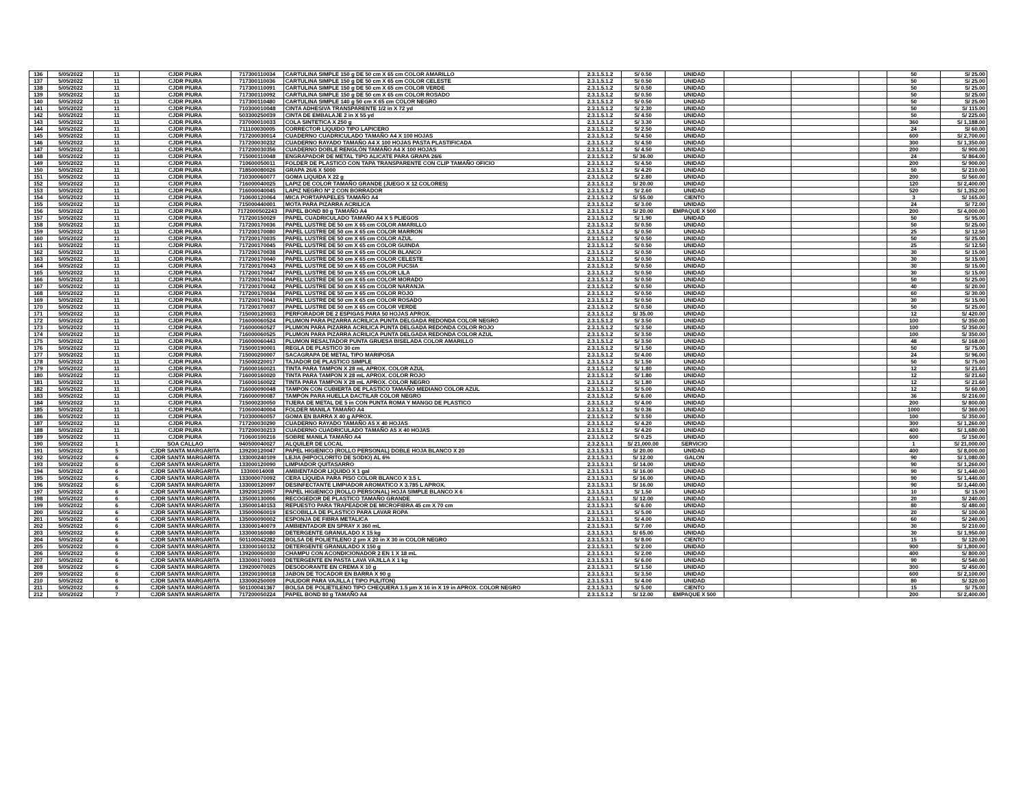| 136 | 5/05/2022 | 11 | CJDR PIURA | 717300110034 | CARTULINA SIMPLE 150 g DE 50 cm X 65 cm COLOR AMARILLO | 2.3.1.5.1.2 | S/ 0.50 | UNIDAD | | | | 50 | S/ 25.00 |
| 137 | 5/05/2022 | 11 | CJDR PIURA | 717300110036 | CARTULINA SIMPLE 150 g DE 50 cm X 65 cm COLOR CELESTE | 2.3.1.5.1.2 | S/ 0.50 | UNIDAD | | | | 50 | S/ 25.00 |
| 138 | 5/05/2022 | 11 | CJDR PIURA | 717300110091 | CARTULINA SIMPLE 150 g DE 50 cm X 65 cm COLOR VERDE | 2.3.1.5.1.2 | S/ 0.50 | UNIDAD | | | | 50 | S/ 25.00 |
| 139 | 5/05/2022 | 11 | CJDR PIURA | 717300110092 | CARTULINA SIMPLE 150 g DE 50 cm X 65 cm COLOR ROSADO | 2.3.1.5.1.2 | S/ 0.50 | UNIDAD | | | | 50 | S/ 25.00 |
| 140 | 5/05/2022 | 11 | CJDR PIURA | 717300110480 | CARTULINA SIMPLE 140 g 50 cm X 65 cm COLOR NEGRO | 2.3.1.5.1.2 | S/ 0.50 | UNIDAD | | | | 50 | S/ 25.00 |
| 141 | 5/05/2022 | 11 | CJDR PIURA | 710300010048 | CINTA ADHESIVA TRANSPARENTE 1/2 in X 72 yd | 2.3.1.5.1.2 | S/ 2.30 | UNIDAD | | | | 50 | S/ 115.00 |
| 142 | 5/05/2022 | 11 | CJDR PIURA | 503300250039 | CINTA DE EMBALAJE 2 in X 55 yd | 2.3.1.5.1.2 | S/ 4.50 | UNIDAD | | | | 50 | S/ 225.00 |
| 143 | 5/05/2022 | 11 | CJDR PIURA | 737000010033 | COLA SINTETICA X 250 g | 2.3.1.5.1.2 | S/ 3.30 | UNIDAD | | | | 360 | S/ 1,188.00 |
| 144 | 5/05/2022 | 11 | CJDR PIURA | 711100030005 | CORRECTOR LIQUIDO TIPO LAPICERO | 2.3.1.5.1.2 | S/ 2.50 | UNIDAD | | | | 24 | S/ 60.00 |
| 145 | 5/05/2022 | 11 | CJDR PIURA | 717200030014 | CUADERNO CUADRICULADO TAMAÑO A4 X 100 HOJAS | 2.3.1.5.1.2 | S/ 4.50 | UNIDAD | | | | 600 | S/ 2,700.00 |
| 146 | 5/05/2022 | 11 | CJDR PIURA | 717200030232 | CUADERNO RAYADO TAMAÑO A4 X 100 HOJAS PASTA PLASTIFICADA | 2.3.1.5.1.2 | S/ 4.50 | UNIDAD | | | | 300 | S/ 1,350.00 |
| 147 | 5/05/2022 | 11 | CJDR PIURA | 717200030356 | CUADERNO DOBLE RENGLÓN TAMAÑO A4 X 100 HOJAS | 2.3.1.5.1.2 | S/ 4.50 | UNIDAD | | | | 200 | S/ 900.00 |
| 148 | 5/05/2022 | 11 | CJDR PIURA | 715000110048 | ENGRAPADOR DE METAL TIPO ALICATE PARA GRAPA 26/6 | 2.3.1.5.1.2 | S/ 36.00 | UNIDAD | | | | 24 | S/ 864.00 |
| 149 | 5/05/2022 | 11 | CJDR PIURA | 710600050011 | FOLDER DE PLASTICO CON TAPA TRANSPARENTE CON CLIP TAMAÑO OFICIO | 2.3.1.5.1.2 | S/ 4.50 | UNIDAD | | | | 200 | S/ 900.00 |
| 150 | 5/05/2022 | 11 | CJDR PIURA | 718500080026 | GRAPA 26/6 X 5000 | 2.3.1.5.1.2 | S/ 4.20 | UNIDAD | | | | 50 | S/ 210.00 |
| 151 | 5/05/2022 | 11 | CJDR PIURA | 710300060077 | GOMA LIQUIDA X 22 g | 2.3.1.5.1.2 | S/ 2.80 | UNIDAD | | | | 200 | S/ 560.00 |
| 152 | 5/05/2022 | 11 | CJDR PIURA | 716000040025 | LAPIZ DE COLOR TAMAÑO GRANDE (JUEGO X 12 COLORES) | 2.3.1.5.1.2 | S/ 20.00 | UNIDAD | | | | 120 | S/ 2,400.00 |
| 153 | 5/05/2022 | 11 | CJDR PIURA | 716000040045 | LAPIZ NEGRO Nº 2 CON BORRADOR | 2.3.1.5.1.2 | S/ 2.60 | UNIDAD | | | | 520 | S/ 1,352.00 |
| 154 | 5/05/2022 | 11 | CJDR PIURA | 710600120064 | MICA PORTAPAPELES TAMAÑO A4 | 2.3.1.5.1.2 | S/ 55.00 | CIENTO | | | | 3 | S/ 165.00 |
| 155 | 5/05/2022 | 11 | CJDR PIURA | 715000440001 | MOTA PARA PIZARRA ACRILICA | 2.3.1.5.1.2 | S/ 3.00 | UNIDAD | | | | 24 | S/ 72.00 |
| 156 | 5/05/2022 | 11 | CJDR PIURA | 7172000502243 | PAPEL BOND 80 g TAMAÑO A4 | 2.3.1.5.1.2 | S/ 20.00 | EMPAQUE X 500 | | | | 200 | S/ 4,000.00 |
| 157 | 5/05/2022 | 11 | CJDR PIURA | 717200150029 | PAPEL CUADRICULADO TAMAÑO A4 X 5 PLIEGOS | 2.3.1.5.1.2 | S/ 1.90 | UNIDAD | | | | 50 | S/ 95.00 |
| 158 | 5/05/2022 | 11 | CJDR PIURA | 717200170036 | PAPEL LUSTRE DE 50 cm X 65 cm COLOR AMARILLO | 2.3.1.5.1.2 | S/ 0.50 | UNIDAD | | | | 50 | S/ 25.00 |
| 159 | 5/05/2022 | 11 | CJDR PIURA | 717200170080 | PAPEL LUSTRE DE 50 cm X 65 cm COLOR MARRON | 2.3.1.5.1.2 | S/ 0.50 | UNIDAD | | | | 25 | S/ 12.50 |
| 160 | 5/05/2022 | 11 | CJDR PIURA | 717200170035 | PAPEL LUSTRE DE 50 cm X 65 cm COLOR AZUL | 2.3.1.5.1.2 | S/ 0.50 | UNIDAD | | | | 50 | S/ 25.00 |
| 161 | 5/05/2022 | 11 | CJDR PIURA | 717200170045 | PAPEL LUSTRE DE 50 cm X 65 cm COLOR GUINDA | 2.3.1.5.1.2 | S/ 0.50 | UNIDAD | | | | 25 | S/ 12.50 |
| 162 | 5/05/2022 | 11 | CJDR PIURA | 717200170038 | PAPEL LUSTRE DE 50 cm X 65 cm COLOR BLANCO | 2.3.1.5.1.2 | S/ 0.50 | UNIDAD | | | | 30 | S/ 15.00 |
| 163 | 5/05/2022 | 11 | CJDR PIURA | 717200170040 | PAPEL LUSTRE DE 50 cm X 65 cm COLOR CELESTE | 2.3.1.5.1.2 | S/ 0.50 | UNIDAD | | | | 30 | S/ 15.00 |
| 164 | 5/05/2022 | 11 | CJDR PIURA | 717200170043 | PAPEL LUSTRE DE 50 cm X 65 cm COLOR FUCSIA | 2.3.1.5.1.2 | S/ 0.50 | UNIDAD | | | | 30 | S/ 15.00 |
| 165 | 5/05/2022 | 11 | CJDR PIURA | 717200170047 | PAPEL LUSTRE DE 50 cm X 65 cm COLOR LILA | 2.3.1.5.1.2 | S/ 0.50 | UNIDAD | | | | 30 | S/ 15.00 |
| 166 | 5/05/2022 | 11 | CJDR PIURA | 717200170044 | PAPEL LUSTRE DE 50 cm X 65 cm COLOR MORADO | 2.3.1.5.1.2 | S/ 0.50 | UNIDAD | | | | 50 | S/ 25.00 |
| 167 | 5/05/2022 | 11 | CJDR PIURA | 717200170042 | PAPEL LUSTRE DE 50 cm X 65 cm COLOR NARANJA | 2.3.1.5.1.2 | S/ 0.50 | UNIDAD | | | | 40 | S/ 20.00 |
| 168 | 5/05/2022 | 11 | CJDR PIURA | 717200170034 | PAPEL LUSTRE DE 50 cm X 65 cm COLOR ROJO | 2.3.1.5.1.2 | S/ 0.50 | UNIDAD | | | | 60 | S/ 30.00 |
| 169 | 5/05/2022 | 11 | CJDR PIURA | 717200170041 | PAPEL LUSTRE DE 50 cm X 65 cm COLOR ROSADO | 2.3.1.5.1.2 | S/ 0.50 | UNIDAD | | | | 30 | S/ 15.00 |
| 170 | 5/05/2022 | 11 | CJDR PIURA | 717200170037 | PAPEL LUSTRE DE 50 cm X 65 cm COLOR VERDE | 2.3.1.5.1.2 | S/ 0.50 | UNIDAD | | | | 50 | S/ 25.00 |
| 171 | 5/05/2022 | 11 | CJDR PIURA | 715000120003 | PERFORADOR DE 2 ESPIGAS PARA 50 HOJAS APROX. | 2.3.1.5.1.2 | S/ 35.00 | UNIDAD | | | | 12 | S/ 420.00 |
| 172 | 5/05/2022 | 11 | CJDR PIURA | 716000060524 | PLUMON PARA PIZARRA ACRILICA PUNTA DELGADA REDONDA COLOR NEGRO | 2.3.1.5.1.2 | S/ 3.50 | UNIDAD | | | | 100 | S/ 350.00 |
| 173 | 5/05/2022 | 11 | CJDR PIURA | 716000060527 | PLUMON PARA PIZARRA ACRILICA PUNTA DELGADA REDONDA COLOR ROJO | 2.3.1.5.1.2 | S/ 3.50 | UNIDAD | | | | 100 | S/ 350.00 |
| 174 | 5/05/2022 | 11 | CJDR PIURA | 716000060525 | PLUMON PARA PIZARRA ACRILICA PUNTA DELGADA REDONDA COLOR AZUL | 2.3.1.5.1.2 | S/ 3.50 | UNIDAD | | | | 100 | S/ 350.00 |
| 175 | 5/05/2022 | 11 | CJDR PIURA | 716000060443 | PLUMON RESALTADOR PUNTA GRUESA BISELADA COLOR AMARILLO | 2.3.1.5.1.2 | S/ 3.50 | UNIDAD | | | | 48 | S/ 168.00 |
| 176 | 5/05/2022 | 11 | CJDR PIURA | 715000190001 | REGLA DE PLASTICO 30 cm | 2.3.1.5.1.2 | S/ 1.50 | UNIDAD | | | | 50 | S/ 75.00 |
| 177 | 5/05/2022 | 11 | CJDR PIURA | 715000200007 | SACAGRAPA DE METAL TIPO MARIPOSA | 2.3.1.5.1.2 | S/ 4.00 | UNIDAD | | | | 24 | S/ 96.00 |
| 178 | 5/05/2022 | 11 | CJDR PIURA | 715000220017 | TAJADOR DE PLASTICO SIMPLE | 2.3.1.5.1.2 | S/ 1.50 | UNIDAD | | | | 50 | S/ 75.00 |
| 179 | 5/05/2022 | 11 | CJDR PIURA | 716000160021 | TINTA PARA TAMPON X 28 mL APROX. COLOR AZUL | 2.3.1.5.1.2 | S/ 1.80 | UNIDAD | | | | 12 | S/ 21.60 |
| 180 | 5/05/2022 | 11 | CJDR PIURA | 716000160020 | TINTA PARA TAMPON X 28 mL APROX. COLOR ROJO | 2.3.1.5.1.2 | S/ 1.80 | UNIDAD | | | | 12 | S/ 21.60 |
| 181 | 5/05/2022 | 11 | CJDR PIURA | 716000160022 | TINTA PARA TAMPON X 28 mL APROX. COLOR NEGRO | 2.3.1.5.1.2 | S/ 1.80 | UNIDAD | | | | 12 | S/ 21.60 |
| 182 | 5/05/2022 | 11 | CJDR PIURA | 716000090048 | TAMPON CON CUBIERTA DE PLASTICO TAMAÑO MEDIANO COLOR AZUL | 2.3.1.5.1.2 | S/ 5.00 | UNIDAD | | | | 12 | S/ 60.00 |
| 183 | 5/05/2022 | 11 | CJDR PIURA | 716000090087 | TAMPÓN PARA HUELLA DACTILAR COLOR NEGRO | 2.3.1.5.1.2 | S/ 6.00 | UNIDAD | | | | 36 | S/ 216.00 |
| 184 | 5/05/2022 | 11 | CJDR PIURA | 715000230050 | TIJERA DE METAL DE 5 in CON PUNTA ROMA Y MANGO DE PLASTICO | 2.3.1.5.1.2 | S/ 4.00 | UNIDAD | | | | 200 | S/ 800.00 |
| 185 | 5/05/2022 | 11 | CJDR PIURA | 710600040004 | FOLDER MANILA TAMAÑO A4 | 2.3.1.5.1.2 | S/ 0.36 | UNIDAD | | | | 1000 | S/ 360.00 |
| 186 | 5/05/2022 | 11 | CJDR PIURA | 710300060057 | GOMA EN BARRA X 40 g APROX. | 2.3.1.5.1.2 | S/ 3.50 | UNIDAD | | | | 100 | S/ 350.00 |
| 187 | 5/05/2022 | 11 | CJDR PIURA | 717200030290 | CUADERNO RAYADO TAMAÑO A5 X 40 HOJAS | 2.3.1.5.1.2 | S/ 4.20 | UNIDAD | | | | 300 | S/ 1,260.00 |
| 188 | 5/05/2022 | 11 | CJDR PIURA | 717200030213 | CUADERNO CUADRICULADO TAMAÑO A5 X 40 HOJAS | 2.3.1.5.1.2 | S/ 4.20 | UNIDAD | | | | 400 | S/ 1,680.00 |
| 189 | 5/05/2022 | 11 | CJDR PIURA | 710600100216 | SOBRE MANILA TAMAÑO A4 | 2.3.1.5.1.2 | S/ 0.25 | UNIDAD | | | | 600 | S/ 150.00 |
| 190 | 5/05/2022 | 1 | SOA CALLAO | 940500040027 | ALQUILER DE LOCAL | 2.3.2.5.1.1 | S/ 21,000.00 | SERVICIO | | | | 1 | S/ 21,000.00 |
| 191 | 5/05/2022 | 5 | CJDR SANTA MARGARITA | 139200120047 | PAPEL HIGIENICO (ROLLO PERSONAL) DOBLE HOJA BLANCO X 20 | 2.3.1.5.3.1 | S/ 20.00 | UNIDAD | | | | 400 | S/ 8,000.00 |
| 192 | 5/05/2022 | 6 | CJDR SANTA MARGARITA | 133000240109 | LEJIA (HIPOCLORITO DE SODIO) AL 6% | 2.3.1.5.3.1 | S/ 12.00 | GALON | | | | 90 | S/ 1,080.00 |
| 193 | 5/05/2022 | 6 | CJDR SANTA MARGARITA | 133000120090 | LIMPIADOR QUITASARRO | 2.3.1.5.3.1 | S/ 14.00 | UNIDAD | | | | 90 | S/ 1,260.00 |
| 194 | 5/05/2022 | 6 | CJDR SANTA MARGARITA | 13300014008 | AMBIENTADOR LIQUIDO X 1 gal | 2.3.1.5.3.1 | S/ 16.00 | UNIDAD | | | | 90 | S/ 1,440.00 |
| 195 | 5/05/2022 | 6 | CJDR SANTA MARGARITA | 133000070092 | CERA LÍQUIDA PARA PISO COLOR BLANCO X 3.5 L | 2.3.1.5.3.1 | S/ 16.00 | UNIDAD | | | | 90 | S/ 1,440.00 |
| 196 | 5/05/2022 | 6 | CJDR SANTA MARGARITA | 133000120097 | DESINFECTANTE LIMPIADOR AROMATICO X 3.785 L APROX. | 2.3.1.5.3.1 | S/ 16.00 | UNIDAD | | | | 90 | S/ 1,440.00 |
| 197 | 5/05/2022 | 6 | CJDR SANTA MARGARITA | 139200120057 | PAPEL HIGIENICO (ROLLO PERSONAL) HOJA SIMPLE BLANCO X 6 | 2.3.1.5.3.1 | S/ 1.50 | UNIDAD | | | | 10 | S/ 15.00 |
| 198 | 5/05/2022 | 6 | CJDR SANTA MARGARITA | 135000130006 | RECOGEDOR DE PLASTICO TAMAÑO GRANDE | 2.3.1.5.3.1 | S/ 12.00 | UNIDAD | | | | 20 | S/ 240.00 |
| 199 | 5/05/2022 | 6 | CJDR SANTA MARGARITA | 135000140153 | REPUESTO PARA TRAPEADOR DE MICROFIBRA 45 cm X 70 cm | 2.3.1.5.3.1 | S/ 6.00 | UNIDAD | | | | 80 | S/ 480.00 |
| 200 | 5/05/2022 | 6 | CJDR SANTA MARGARITA | 135000060019 | ESCOBILLA DE PLASTICO PARA LAVAR ROPA | 2.3.1.5.3.1 | S/ 5.00 | UNIDAD | | | | 20 | S/ 100.00 |
| 201 | 5/05/2022 | 6 | CJDR SANTA MARGARITA | 135000090002 | ESPONJA DE FIBRA METALICA | 2.3.1.5.3.1 | S/ 4.00 | UNIDAD | | | | 60 | S/ 240.00 |
| 202 | 5/05/2022 | 6 | CJDR SANTA MARGARITA | 133000140079 | AMBIENTADOR EN SPRAY X 360 mL | 2.3.1.5.3.1 | S/ 7.00 | UNIDAD | | | | 30 | S/ 210.00 |
| 203 | 5/05/2022 | 6 | CJDR SANTA MARGARITA | 133000160080 | DETERGENTE GRANULADO X 15 kg | 2.3.1.5.3.1 | S/ 65.00 | UNIDAD | | | | 30 | S/ 1,950.00 |
| 204 | 5/05/2022 | 6 | CJDR SANTA MARGARITA | 501100042282 | BOLSA DE POLIETILENO 2 µm X 20 in X 30 in COLOR NEGRO | 2.3.1.5.3.1 | S/ 8.00 | CIENTO | | | | 15 | S/ 120.00 |
| 205 | 5/05/2022 | 6 | CJDR SANTA MARGARITA | 133000160132 | DETERGENTE GRANULADO X 150 g | 2.3.1.5.3.1 | S/ 2.00 | UNIDAD | | | | 900 | S/ 1,800.00 |
| 206 | 5/05/2022 | 6 | CJDR SANTA MARGARITA | 139200060030 | CHAMPU CON ACONDICIONADOR 2 EN 1 X 18 mL | 2.3.1.5.3.1 | S/ 2.00 | UNIDAD | | | | 400 | S/ 800.00 |
| 207 | 5/05/2022 | 6 | CJDR SANTA MARGARITA | 133000170003 | DETERGENTE EN PASTA LAVA VAJILLA X 1 kg | 2.3.1.5.3.1 | S/ 6.00 | UNIDAD | | | | 90 | S/ 540.00 |
| 208 | 5/05/2022 | 6 | CJDR SANTA MARGARITA | 139200070025 | DESODORANTE EN CREMA X 10 g | 2.3.1.5.3.1 | S/ 1.50 | UNIDAD | | | | 300 | S/ 450.00 |
| 209 | 5/05/2022 | 6 | CJDR SANTA MARGARITA | 139200100018 | JABON DE TOCADOR EN BARRA X 90 g | 2.3.1.5.3.1 | S/ 3.50 | UNIDAD | | | | 600 | S/ 2,100.00 |
| 210 | 5/05/2022 | 6 | CJDR SANTA MARGARITA | 133000250009 | PULIDOR PARA VAJILLA ( TIPO PULITON) | 2.3.1.5.3.1 | S/ 4.00 | UNIDAD | | | | 80 | S/ 320.00 |
| 211 | 5/05/2022 | 6 | CJDR SANTA MARGARITA | 501100041367 | BOLSA DE POLIETILENO TIPO CHEQUERA 1.5 µm X 16 in X 19 in APROX. COLOR NEGRO | 2.3.1.5.3.1 | S/ 5.00 | CIENTO | | | | 15 | S/ 75.00 |
| 212 | 5/05/2022 | 7 | CJDR SANTA MARGARITA | 717200050224 | PAPEL BOND 80 g TAMAÑO A4 | 2.3.1.5.1.2 | S/ 12.00 | EMPAQUE X 500 | | | | 200 | S/ 2,400.00 |